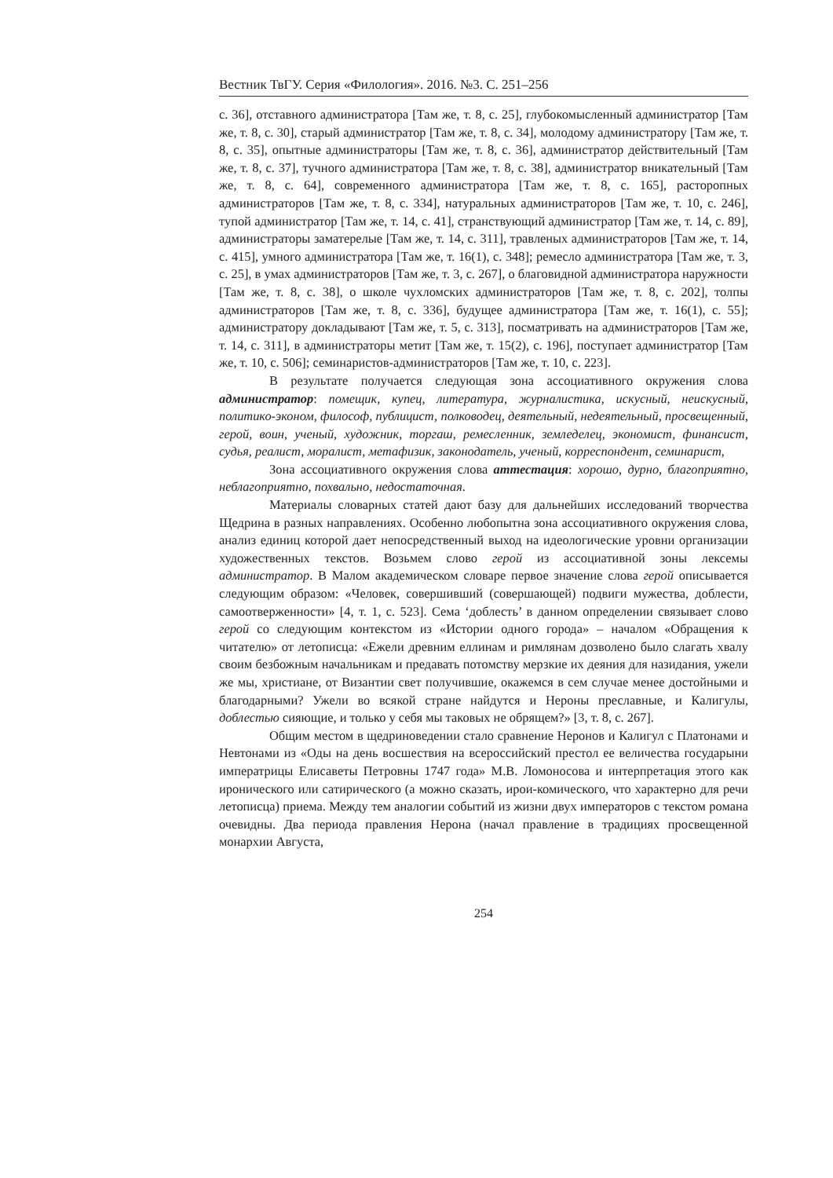Вестник ТвГУ. Серия «Филология». 2016. №3. С. 251–256
с. 36], отставного администратора [Там же, т. 8, с. 25], глубокомысленный администратор [Там же, т. 8, с. 30], старый администратор [Там же, т. 8, с. 34], молодому администратору [Там же, т. 8, с. 35], опытные администраторы [Там же, т. 8, с. 36], администратор действительный [Там же, т. 8, с. 37], тучного администратора [Там же, т. 8, с. 38], администратор вникательный [Там же, т. 8, с. 64], современного администратора [Там же, т. 8, с. 165], расторопных администраторов [Там же, т. 8, с. 334], натуральных администраторов [Там же, т. 10, с. 246], тупой администратор [Там же, т. 14, с. 41], странствующий администратор [Там же, т. 14, с. 89], администраторы заматерелые [Там же, т. 14, с. 311], травленых администраторов [Там же, т. 14, с. 415], умного администратора [Там же, т. 16(1), с. 348]; ремесло администратора [Там же, т. 3, с. 25], в умах администраторов [Там же, т. 3, с. 267], о благовидной администратора наружности [Там же, т. 8, с. 38], о школе чухломских администраторов [Там же, т. 8, с. 202], толпы администраторов [Там же, т. 8, с. 336], будущее администратора [Там же, т. 16(1), с. 55]; администратору докладывают [Там же, т. 5, с. 313], посматривать на администраторов [Там же, т. 14, с. 311], в администраторы метит [Там же, т. 15(2), с. 196], поступает администратор [Там же, т. 10, с. 506]; семинаристов-администраторов [Там же, т. 10, с. 223].
В результате получается следующая зона ассоциативного окружения слова администратор: помещик, купец, литература, журналистика, искусный, неискусный, политико-эконом, философ, публицист, полководец, деятельный, недеятельный, просвещенный, герой, воин, ученый, художник, торгаш, ремесленник, земледелец, экономист, финансист, судья, реалист, моралист, метафизик, законодатель, ученый, корреспондент, семинарист,
Зона ассоциативного окружения слова аттестация: хорошо, дурно, благоприятно, неблагоприятно, похвально, недостаточная.
Материалы словарных статей дают базу для дальнейших исследований творчества Щедрина в разных направлениях. Особенно любопытна зона ассоциативного окружения слова, анализ единиц которой дает непосредственный выход на идеологические уровни организации художественных текстов. Возьмем слово герой из ассоциативной зоны лексемы администратор. В Малом академическом словаре первое значение слова герой описывается следующим образом: «Человек, совершивший (совершающей) подвиги мужества, доблести, самоотверженности» [4, т. 1, с. 523]. Сема ‘доблесть’ в данном определении связывает слово герой со следующим контекстом из «Истории одного города» – началом «Обращения к читателю» от летописца: «Ежели древним еллинам и римлянам дозволено было слагать хвалу своим безбожным начальникам и предавать потомству мерзкие их деяния для назидания, ужели же мы, христиане, от Византии свет получившие, окажемся в сем случае менее достойными и благодарными? Ужели во всякой стране найдутся и Нероны преславные, и Калигулы, доблестью сияющие, и только у себя мы таковых не обрящем?» [3, т. 8, с. 267].
Общим местом в щедриноведении стало сравнение Неронов и Калигул с Платонами и Невтонами из «Оды на день восшествия на всероссийский престол ее величества государыни императрицы Елисаветы Петровны 1747 года» М.В. Ломоносова и интерпретация этого как иронического или сатирического (а можно сказать, ирои-комического, что характерно для речи летописца) приема. Между тем аналогии событий из жизни двух императоров с текстом романа очевидны. Два периода правления Нерона (начал правление в традициях просвещенной монархии Августа,
254